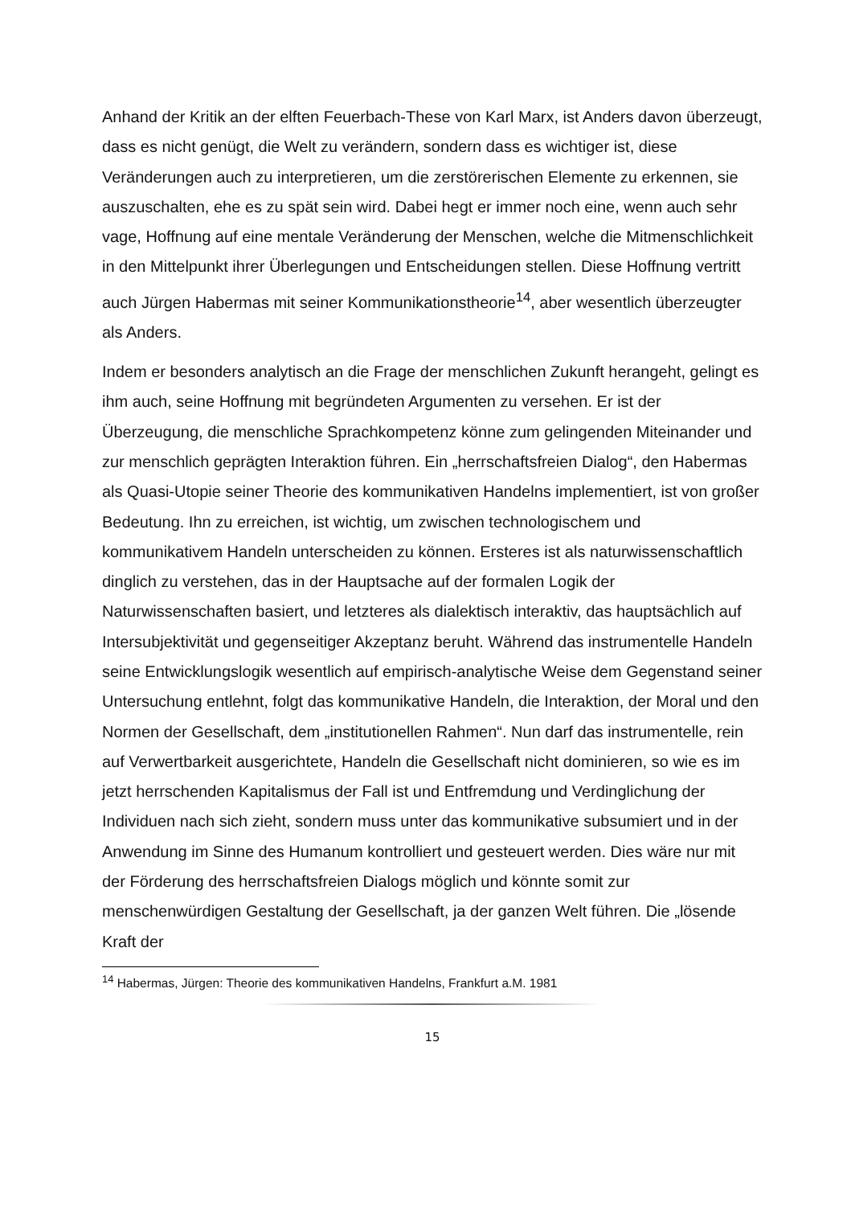Anhand der Kritik an der elften Feuerbach-These von Karl Marx, ist Anders davon überzeugt, dass es nicht genügt, die Welt zu verändern, sondern dass es wichtiger ist, diese Veränderungen auch zu interpretieren, um die zerstörerischen Elemente zu erkennen, sie auszuschalten, ehe es zu spät sein wird. Dabei hegt er immer noch eine, wenn auch sehr vage, Hoffnung auf eine mentale Veränderung der Menschen, welche die Mitmenschlichkeit in den Mittelpunkt ihrer Überlegungen und Entscheidungen stellen. Diese Hoffnung vertritt auch Jürgen Habermas mit seiner Kommunikationstheorie<sup>14</sup>, aber wesentlich überzeugter als Anders.
Indem er besonders analytisch an die Frage der menschlichen Zukunft herangeht, gelingt es ihm auch, seine Hoffnung mit begründeten Argumenten zu versehen. Er ist der Überzeugung, die menschliche Sprachkompetenz könne zum gelingenden Miteinander und zur menschlich geprägten Interaktion führen. Ein „herrschaftsfreien Dialog“, den Habermas als Quasi-Utopie seiner Theorie des kommunikativen Handelns implementiert, ist von großer Bedeutung. Ihn zu erreichen, ist wichtig, um zwischen technologischem und kommunikativem Handeln unterscheiden zu können. Ersteres ist als naturwissenschaftlich dinglich zu verstehen, das in der Hauptsache auf der formalen Logik der Naturwissenschaften basiert, und letzteres als dialektisch interaktiv, das hauptsächlich auf Intersubjektivität und gegenseitiger Akzeptanz beruht. Während das instrumentelle Handeln seine Entwicklungslogik wesentlich auf empirisch-analytische Weise dem Gegenstand seiner Untersuchung entlehnt, folgt das kommunikative Handeln, die Interaktion, der Moral und den Normen der Gesellschaft, dem „institutionellen Rahmen“. Nun darf das instrumentelle, rein auf Verwertbarkeit ausgerichtete, Handeln die Gesellschaft nicht dominieren, so wie es im jetzt herrschenden Kapitalismus der Fall ist und Entfremdung und Verdinglichung der Individuen nach sich zieht, sondern muss unter das kommunikative subsumiert und in der Anwendung im Sinne des Humanum kontrolliert und gesteuert werden. Dies wäre nur mit der Förderung des herrschaftsfreien Dialogs möglich und könnte somit zur menschenwürdigen Gestaltung der Gesellschaft, ja der ganzen Welt führen. Die „lösende Kraft der
<sup>14</sup> Habermas, Jürgen: Theorie des kommunikativen Handelns, Frankfurt a.M. 1981
15